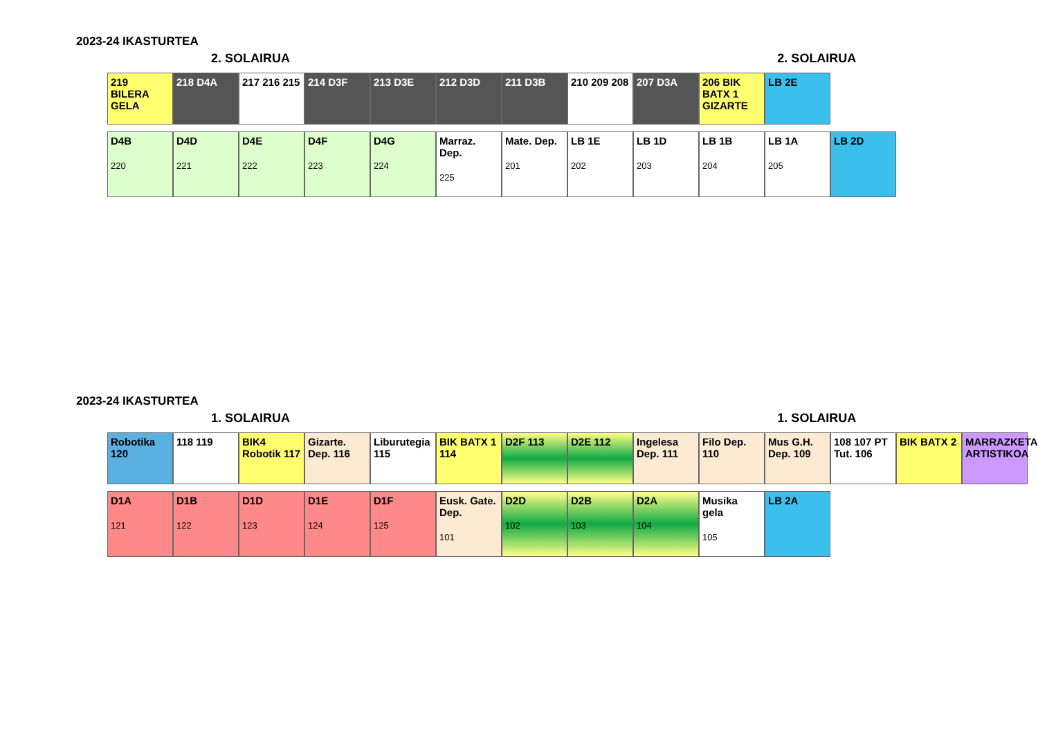2023-24 IKASTURTEA
2. SOLAIRUA 2. SOLAIRUA
219 BILERA GELA
218 D4A 217 216 215
214 D3F 213 D3E 212 D3D 211 D3B 210 209 208
207 D3A 206 BIK BATX 1 GIZARTE
LB 2E
D4B
220
D4D
221
D4E
222
D4F
223
D4G
224
Marraz. Dep.
225
Mate. Dep.
201
LB 1E
202
LB 1D
203
LB 1B
204
LB 1A
205
LB 2D
2023-24 IKASTURTEA
1. SOLAIRUA 1. SOLAIRUA
Robotika 120
118 119 BIK4 Robotik 117
Gizarte. Dep. 116
Liburutegia 115
BIK BATX 1 114
D2F 113 D2E 112 Ingelesa Dep. 111
Filo Dep. 110
Mus G.H. Dep. 109
108 107 PT Tut. 106
BIK BATX 2 MARRAZKETA ARTISTIKOA
D1A
121
D1B
122
D1D
123
D1E
124
D1F
125
Eusk. Gate. Dep.
101
D2D
102
D2B
103
D2A
104
Musika gela
105
LB 2A